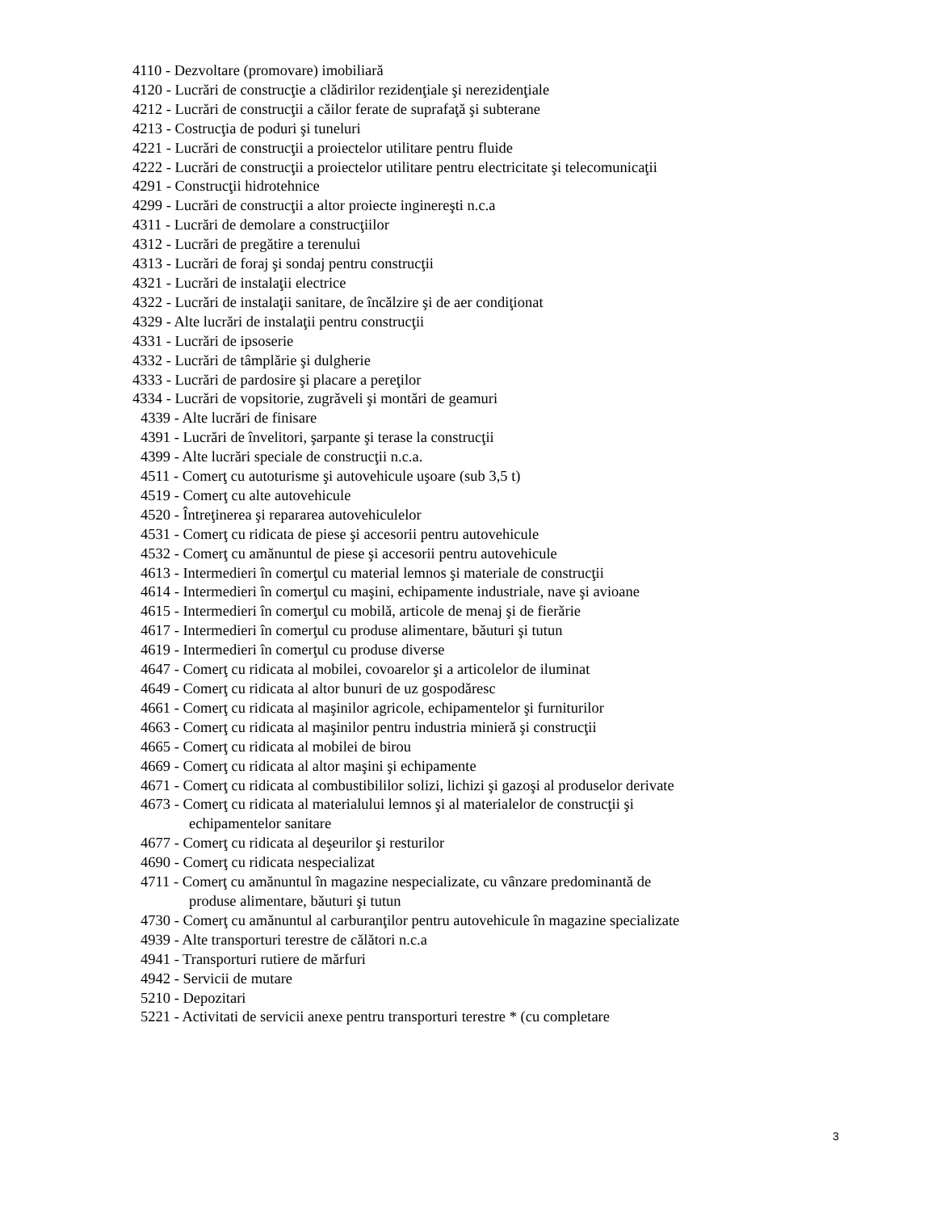4110 - Dezvoltare (promovare) imobiliară
4120 - Lucrări de construcţie a clădirilor rezidenţiale şi nerezidenţiale
4212 - Lucrări de construcţii a căilor ferate de suprafaţă şi subterane
4213 - Costrucţia de poduri şi tuneluri
4221 - Lucrări de construcţii a proiectelor utilitare pentru fluide
4222 - Lucrări de construcţii a proiectelor utilitare pentru electricitate şi telecomunicaţii
4291 - Construcţii hidrotehnice
4299 - Lucrări de construcţii a altor proiecte inginereşti n.c.a
4311 - Lucrări de demolare a construcţiilor
4312 - Lucrări de pregătire a terenului
4313 - Lucrări de foraj şi sondaj pentru construcţii
4321 - Lucrări de instalaţii electrice
4322 - Lucrări de instalaţii sanitare, de încălzire şi de aer condiţionat
4329 - Alte lucrări de instalaţii pentru construcţii
4331 - Lucrări de ipsoserie
4332 - Lucrări de tâmplărie şi dulgherie
4333 - Lucrări de pardosire şi placare a pereţilor
4334 - Lucrări de vopsitorie, zugrăveli şi montări de geamuri
4339 - Alte lucrări de finisare
4391 - Lucrări de învelitori, şarpante şi terase la construcţii
4399 - Alte lucrări speciale de construcţii n.c.a.
4511 - Comerţ cu autoturisme şi autovehicule uşoare (sub 3,5 t)
4519 - Comerţ cu alte autovehicule
4520 - Întreţinerea şi repararea autovehiculelor
4531 - Comerţ cu ridicata de piese şi accesorii pentru autovehicule
4532 - Comerţ cu amănuntul de piese şi accesorii pentru autovehicule
4613 - Intermedieri în comerţul cu material lemnos şi materiale de construcţii
4614 - Intermedieri în comerţul cu maşini, echipamente industriale, nave şi avioane
4615 - Intermedieri în comerţul cu mobilă, articole de menaj şi de fierărie
4617 - Intermedieri în comerţul cu produse alimentare, băuturi şi tutun
4619 - Intermedieri în comerţul cu produse diverse
4647 - Comerţ cu ridicata al mobilei, covoarelor şi a articolelor de iluminat
4649 - Comerţ cu ridicata al altor bunuri de uz gospodăresc
4661 - Comerţ cu ridicata al maşinilor agricole, echipamentelor şi furniturilor
4663 - Comerţ cu ridicata al maşinilor pentru industria minieră şi construcţii
4665 - Comerţ cu ridicata al mobilei de birou
4669 - Comerţ cu ridicata al altor maşini şi echipamente
4671 - Comerţ cu ridicata al combustibililor solizi, lichizi şi gazoşi al produselor derivate
4673 - Comerţ cu ridicata al materialului lemnos şi al materialelor de construcţii şi echipamentelor sanitare
4677 - Comerţ cu ridicata al deşeurilor şi resturilor
4690 - Comerţ cu ridicata nespecializat
4711 - Comerţ cu amănuntul în magazine nespecializate, cu vânzare predominantă de produse alimentare, băuturi şi tutun
4730 - Comerţ cu amănuntul al carburanţilor pentru autovehicule în magazine specializate
4939 - Alte transporturi terestre de călători n.c.a
4941 - Transporturi rutiere de mărfuri
4942 - Servicii de mutare
5210 - Depozitari
5221 - Activitati de servicii anexe pentru transporturi terestre * (cu completare
3